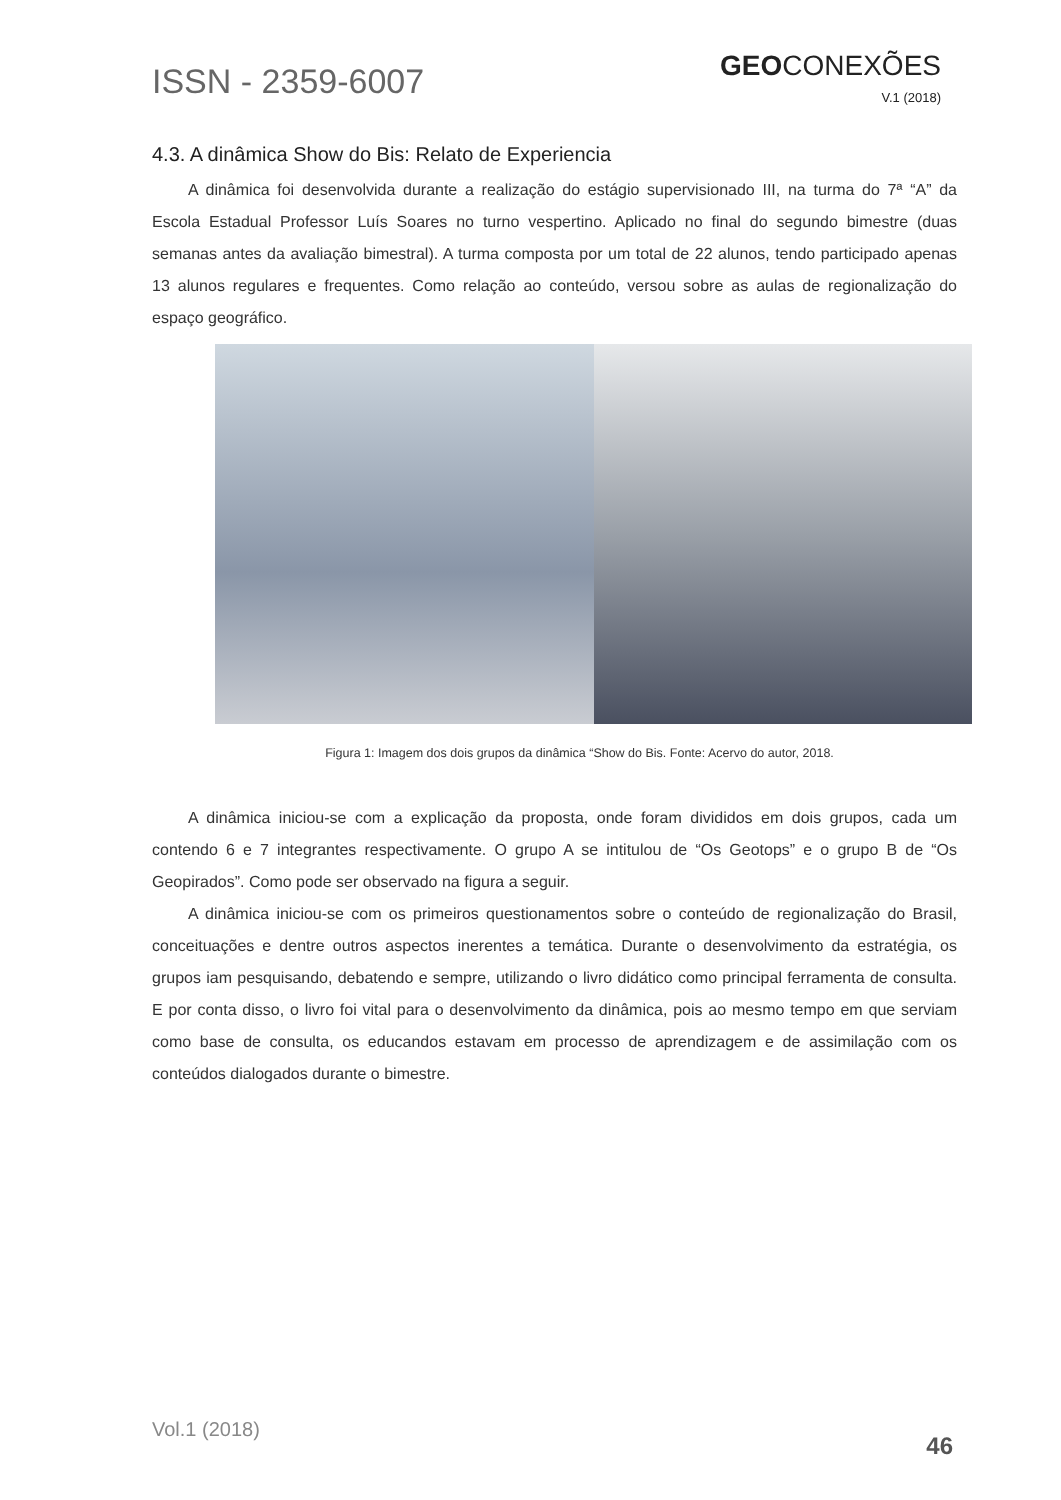ISSN - 2359-6007
GEOCONEXÕES
V.1 (2018)
4.3. A dinâmica Show do Bis: Relato de Experiencia
A dinâmica foi desenvolvida durante a realização do estágio supervisionado III, na turma do 7ª “A” da Escola Estadual Professor Luís Soares no turno vespertino. Aplicado no final do segundo bimestre (duas semanas antes da avaliação bimestral). A turma composta por um total de 22 alunos, tendo participado apenas 13 alunos regulares e frequentes. Como relação ao conteúdo, versou sobre as aulas de regionalização do espaço geográfico.
Figura 1: Imagem dos dois grupos da dinâmica “Show do Bis. Fonte: Acervo do autor, 2018.
A dinâmica iniciou-se com a explicação da proposta, onde foram divididos em dois grupos, cada um contendo 6 e 7 integrantes respectivamente. O grupo A se intitulou de “Os Geotops” e o grupo B de “Os Geopirados”. Como pode ser observado na figura a seguir.
A dinâmica iniciou-se com os primeiros questionamentos sobre o conteúdo de regionalização do Brasil, conceituações e dentre outros aspectos inerentes a temática. Durante o desenvolvimento da estratégia, os grupos iam pesquisando, debatendo e sempre, utilizando o livro didático como principal ferramenta de consulta. E por conta disso, o livro foi vital para o desenvolvimento da dinâmica, pois ao mesmo tempo em que serviam como base de consulta, os educandos estavam em processo de aprendizagem e de assimilação com os conteúdos dialogados durante o bimestre.
Vol.1 (2018) 46